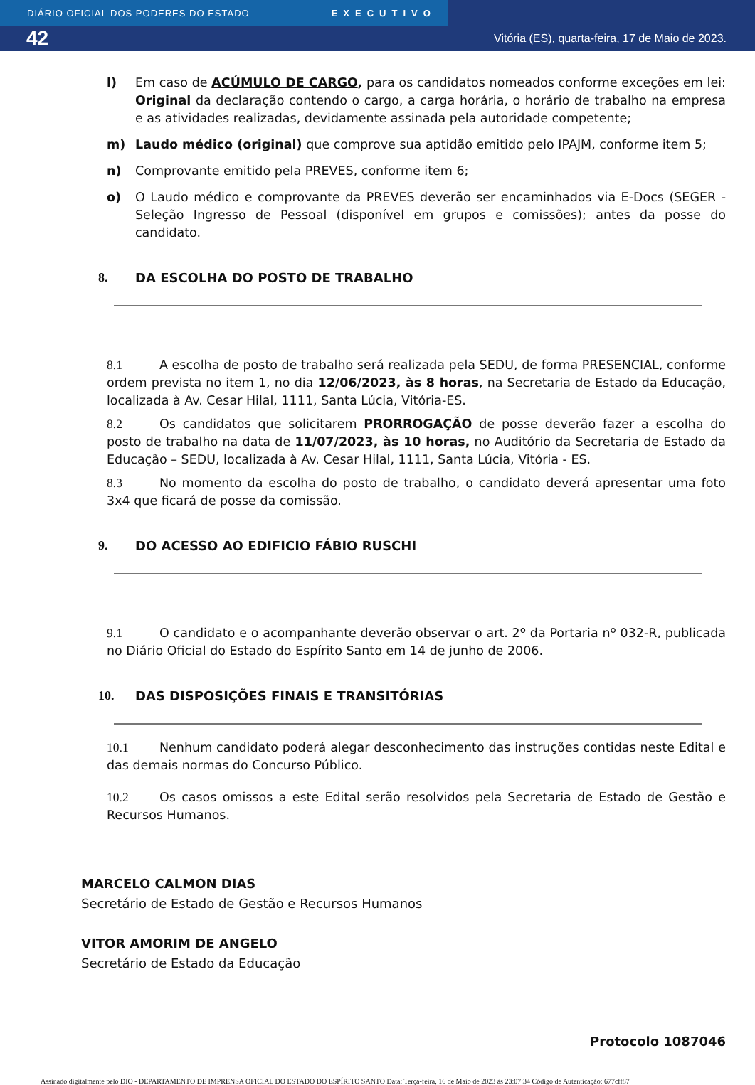DIÁRIO OFICIAL DOS PODERES DO ESTADO EXECUTIVO
42 Vitória (ES), quarta-feira, 17 de Maio de 2023.
l) Em caso de ACÚMULO DE CARGO, para os candidatos nomeados conforme exceções em lei: Original da declaração contendo o cargo, a carga horária, o horário de trabalho na empresa e as atividades realizadas, devidamente assinada pela autoridade competente;
m) Laudo médico (original) que comprove sua aptidão emitido pelo IPAJM, conforme item 5;
n) Comprovante emitido pela PREVES, conforme item 6;
o) O Laudo médico e comprovante da PREVES deverão ser encaminhados via E-Docs (SEGER - Seleção Ingresso de Pessoal (disponível em grupos e comissões); antes da posse do candidato.
8. DA ESCOLHA DO POSTO DE TRABALHO
8.1 A escolha de posto de trabalho será realizada pela SEDU, de forma PRESENCIAL, conforme ordem prevista no item 1, no dia 12/06/2023, às 8 horas, na Secretaria de Estado da Educação, localizada à Av. Cesar Hilal, 1111, Santa Lúcia, Vitória-ES.
8.2 Os candidatos que solicitarem PRORROGAÇÃO de posse deverão fazer a escolha do posto de trabalho na data de 11/07/2023, às 10 horas, no Auditório da Secretaria de Estado da Educação – SEDU, localizada à Av. Cesar Hilal, 1111, Santa Lúcia, Vitória - ES.
8.3 No momento da escolha do posto de trabalho, o candidato deverá apresentar uma foto 3x4 que ficará de posse da comissão.
9. DO ACESSO AO EDIFICIO FÁBIO RUSCHI
9.1 O candidato e o acompanhante deverão observar o art. 2º da Portaria nº 032-R, publicada no Diário Oficial do Estado do Espírito Santo em 14 de junho de 2006.
10. DAS DISPOSIÇÕES FINAIS E TRANSITÓRIAS
10.1 Nenhum candidato poderá alegar desconhecimento das instruções contidas neste Edital e das demais normas do Concurso Público.
10.2 Os casos omissos a este Edital serão resolvidos pela Secretaria de Estado de Gestão e Recursos Humanos.
MARCELO CALMON DIAS
Secretário de Estado de Gestão e Recursos Humanos
VITOR AMORIM DE ANGELO
Secretário de Estado da Educação
Protocolo 1087046
Assinado digitalmente pelo DIO - DEPARTAMENTO DE IMPRENSA OFICIAL DO ESTADO DO ESPÍRITO SANTO Data: Terça-feira, 16 de Maio de 2023 às 23:07:34 Código de Autenticação: 677cff87